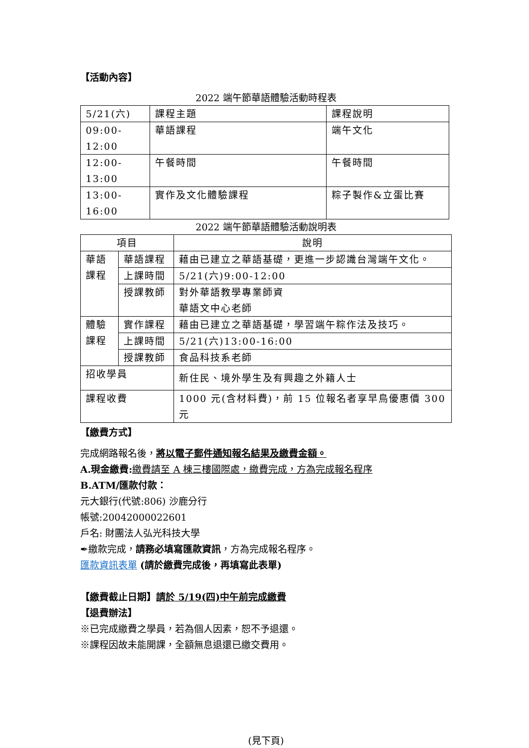【活動內容】
2022 端午節華語體驗活動時程表
| 5/21(六) | 課程主題 | 課程說明 |
| 09:00-12:00 | 華語課程 | 端午文化 |
| 12:00-13:00 | 午餐時間 | 午餐時間 |
| 13:00-16:00 | 實作及文化體驗課程 | 粽子製作&立蛋比賽 |
2022 端午節華語體驗活動說明表
| 項目 | | 說明 |
| --- | --- | --- |
| 華語 課程 | 華語課程 | 藉由已建立之華語基礎，更進一步認識台灣端午文化。 |
| | 上課時間 | 5/21(六)9:00-12:00 |
| | 授課教師 | 對外華語教學專業師資 華語文中心老師 |
| 體驗 課程 | 實作課程 | 藉由已建立之華語基礎，學習端午粽作法及技巧。 |
| | 上課時間 | 5/21(六)13:00-16:00 |
| | 授課教師 | 食品科技系老師 |
| 招收學員 | | 新住民、境外學生及有興趣之外籍人士 |
| 課程收費 | | 1000 元(含材料費)，前 15 位報名者享早鳥優惠價 300 元 |
【繳費方式】
完成網路報名後，將以電子郵件通知報名結果及繳費金額。
A.現金繳費: 繳費請至 A 棟三樓國際處，繳費完成，方為完成報名程序
B.ATM/匯款付款：
元大銀行(代號:806) 沙鹿分行
帳號:20042000022601
戶名: 財團法人弘光科技大學
✒繳款完成，請務必填寫匯款資訊，方為完成報名程序。
匯款資訊表單 (請於繳費完成後，再填寫此表單)
【繳費截止日期】請於 5/19(四)中午前完成繳費
【退費辦法】
※已完成繳費之學員，若為個人因素，恕不予退還。
※課程因故未能開課，全額無息退還已繳交費用。
(見下頁)